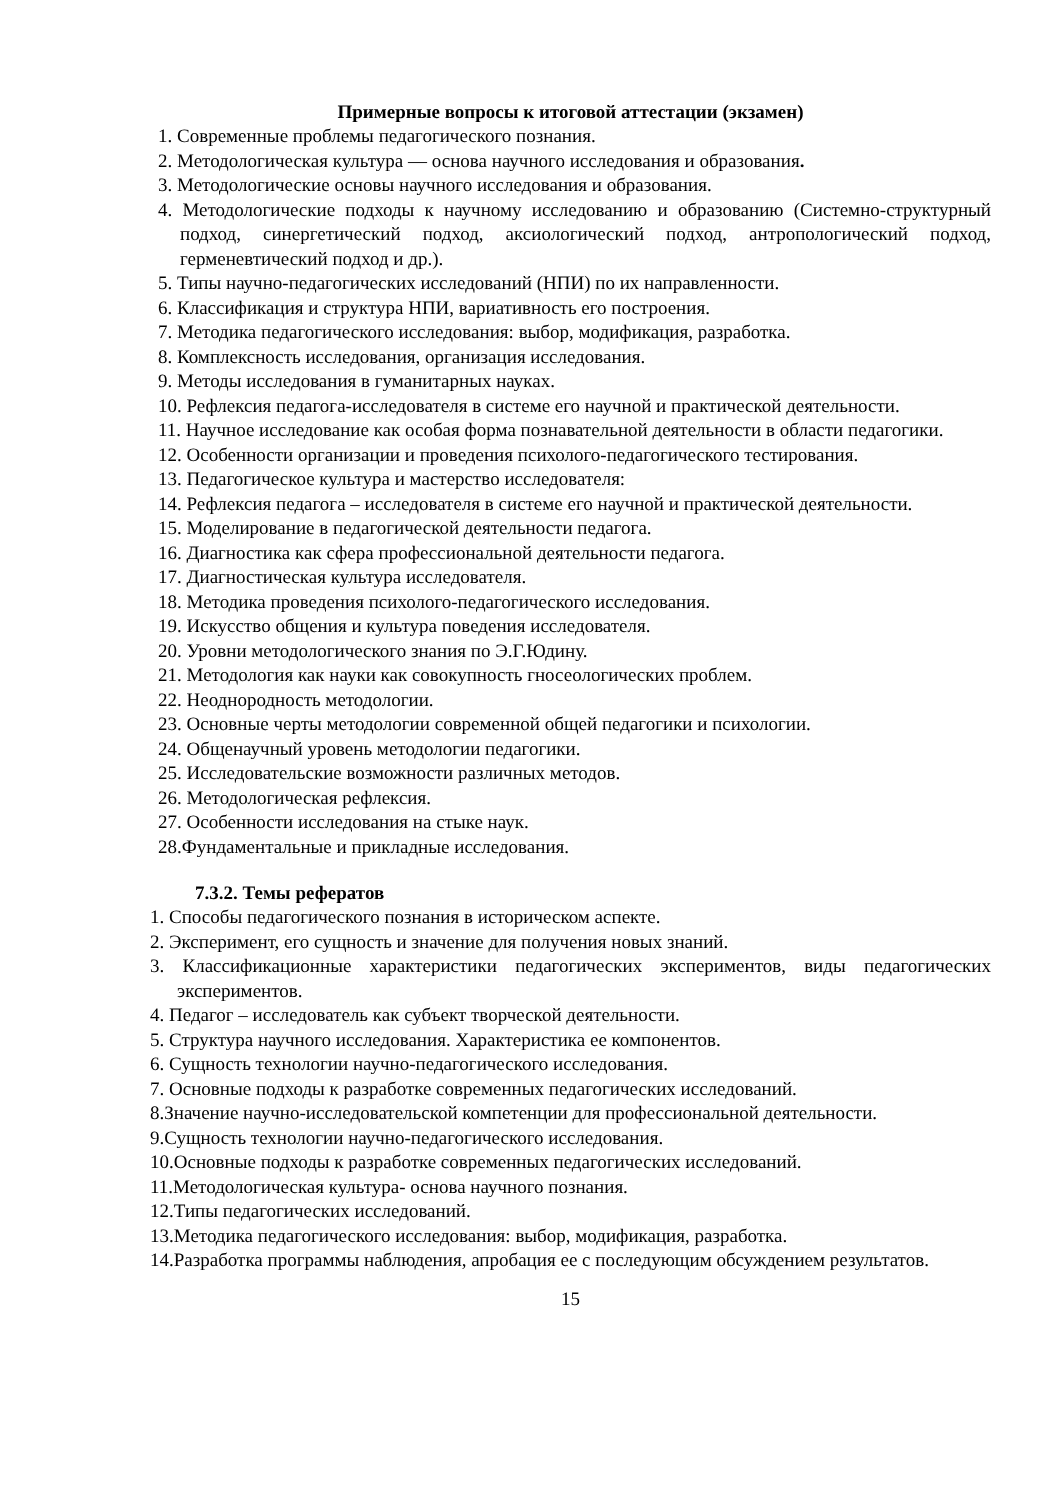Примерные вопросы к итоговой аттестации (экзамен)
1. Современные проблемы педагогического познания.
2. Методологическая культура — основа научного исследования и образования.
3. Методологические основы научного исследования и образования.
4. Методологические подходы к научному исследованию и образованию (Системно-структурный подход, синергетический подход, аксиологический подход, антропологический подход, герменевтический подход и др.).
5. Типы научно-педагогических исследований (НПИ) по их направленности.
6. Классификация и структура НПИ, вариативность его построения.
7. Методика педагогического исследования: выбор, модификация, разработка.
8. Комплексность исследования, организация исследования.
9. Методы исследования в гуманитарных науках.
10. Рефлексия педагога-исследователя в системе его научной и практической деятельности.
11. Научное исследование как особая форма познавательной деятельности в области педагогики.
12. Особенности организации и проведения психолого-педагогического тестирования.
13. Педагогическое культура и мастерство исследователя:
14. Рефлексия педагога – исследователя в системе его научной и практической деятельности.
15. Моделирование в педагогической деятельности педагога.
16. Диагностика как сфера профессиональной деятельности педагога.
17. Диагностическая культура исследователя.
18. Методика проведения психолого-педагогического исследования.
19. Искусство общения и культура поведения исследователя.
20. Уровни методологического знания по Э.Г.Юдину.
21. Методология как науки как совокупность гносеологических проблем.
22. Неоднородность методологии.
23. Основные черты методологии современной общей педагогики и психологии.
24. Общенаучный уровень методологии педагогики.
25. Исследовательские возможности различных методов.
26. Методологическая рефлексия.
27. Особенности исследования на стыке наук.
28.Фундаментальные и прикладные исследования.
7.3.2. Темы рефератов
1. Способы педагогического познания в историческом аспекте.
2. Эксперимент, его сущность и значение для получения новых знаний.
3. Классификационные характеристики педагогических экспериментов, виды педагогических экспериментов.
4. Педагог – исследователь как субъект творческой деятельности.
5. Структура научного исследования. Характеристика ее компонентов.
6. Сущность технологии научно-педагогического исследования.
7. Основные подходы к разработке современных педагогических исследований.
8.Значение научно-исследовательской компетенции для профессиональной деятельности.
9.Сущность технологии научно-педагогического исследования.
10.Основные подходы к разработке современных педагогических исследований.
11.Методологическая культура- основа научного познания.
12.Типы педагогических исследований.
13.Методика педагогического исследования: выбор, модификация, разработка.
14.Разработка программы наблюдения, апробация ее с последующим обсуждением результатов.
15